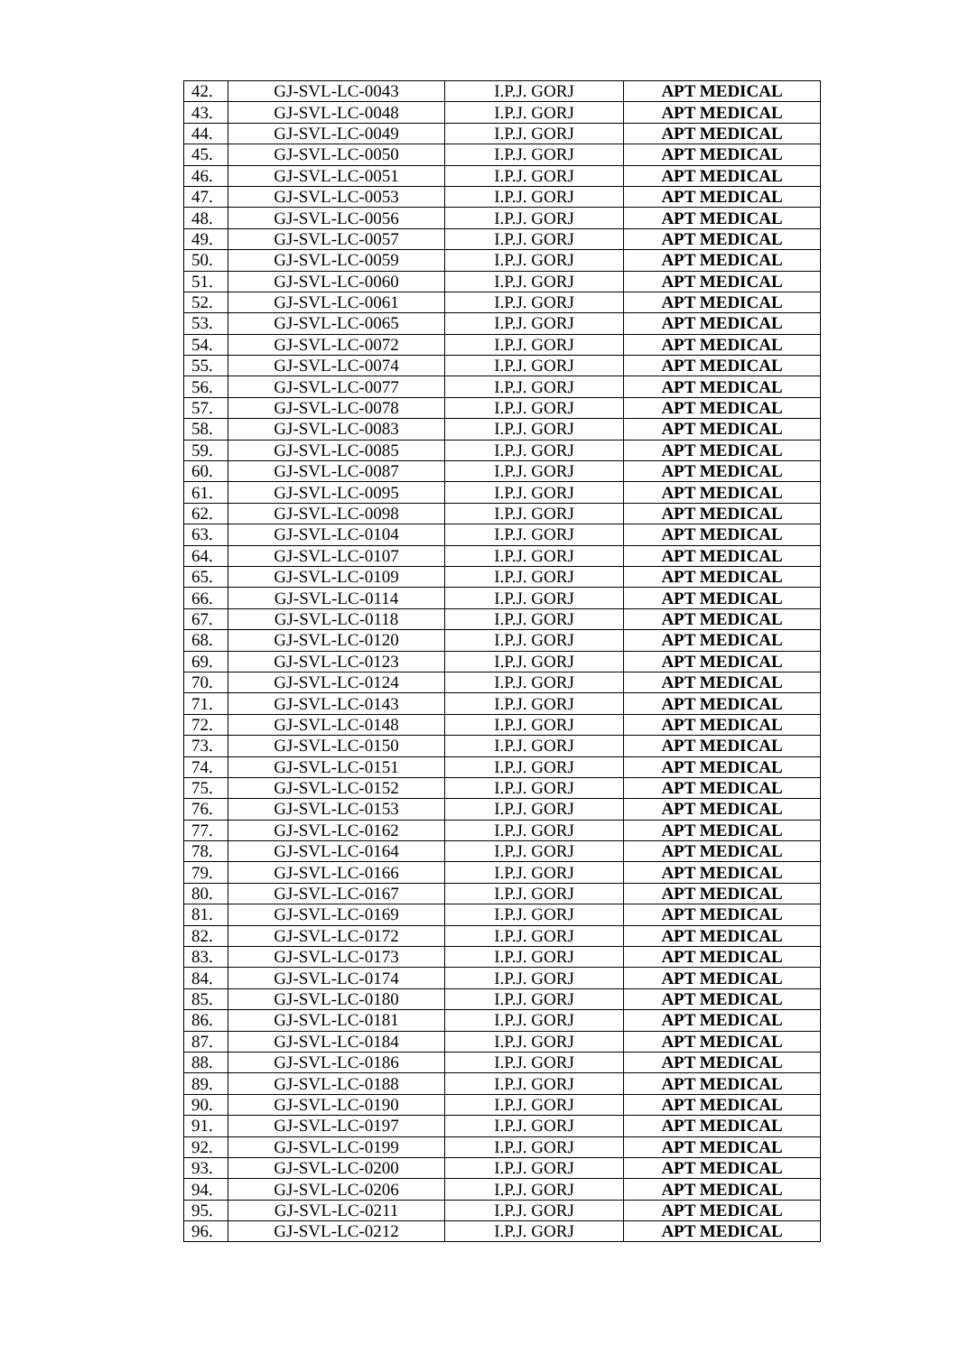| 42. | GJ-SVL-LC-0043 | I.P.J. GORJ | APT MEDICAL |
| 43. | GJ-SVL-LC-0048 | I.P.J. GORJ | APT MEDICAL |
| 44. | GJ-SVL-LC-0049 | I.P.J. GORJ | APT MEDICAL |
| 45. | GJ-SVL-LC-0050 | I.P.J. GORJ | APT MEDICAL |
| 46. | GJ-SVL-LC-0051 | I.P.J. GORJ | APT MEDICAL |
| 47. | GJ-SVL-LC-0053 | I.P.J. GORJ | APT MEDICAL |
| 48. | GJ-SVL-LC-0056 | I.P.J. GORJ | APT MEDICAL |
| 49. | GJ-SVL-LC-0057 | I.P.J. GORJ | APT MEDICAL |
| 50. | GJ-SVL-LC-0059 | I.P.J. GORJ | APT MEDICAL |
| 51. | GJ-SVL-LC-0060 | I.P.J. GORJ | APT MEDICAL |
| 52. | GJ-SVL-LC-0061 | I.P.J. GORJ | APT MEDICAL |
| 53. | GJ-SVL-LC-0065 | I.P.J. GORJ | APT MEDICAL |
| 54. | GJ-SVL-LC-0072 | I.P.J. GORJ | APT MEDICAL |
| 55. | GJ-SVL-LC-0074 | I.P.J. GORJ | APT MEDICAL |
| 56. | GJ-SVL-LC-0077 | I.P.J. GORJ | APT MEDICAL |
| 57. | GJ-SVL-LC-0078 | I.P.J. GORJ | APT MEDICAL |
| 58. | GJ-SVL-LC-0083 | I.P.J. GORJ | APT MEDICAL |
| 59. | GJ-SVL-LC-0085 | I.P.J. GORJ | APT MEDICAL |
| 60. | GJ-SVL-LC-0087 | I.P.J. GORJ | APT MEDICAL |
| 61. | GJ-SVL-LC-0095 | I.P.J. GORJ | APT MEDICAL |
| 62. | GJ-SVL-LC-0098 | I.P.J. GORJ | APT MEDICAL |
| 63. | GJ-SVL-LC-0104 | I.P.J. GORJ | APT MEDICAL |
| 64. | GJ-SVL-LC-0107 | I.P.J. GORJ | APT MEDICAL |
| 65. | GJ-SVL-LC-0109 | I.P.J. GORJ | APT MEDICAL |
| 66. | GJ-SVL-LC-0114 | I.P.J. GORJ | APT MEDICAL |
| 67. | GJ-SVL-LC-0118 | I.P.J. GORJ | APT MEDICAL |
| 68. | GJ-SVL-LC-0120 | I.P.J. GORJ | APT MEDICAL |
| 69. | GJ-SVL-LC-0123 | I.P.J. GORJ | APT MEDICAL |
| 70. | GJ-SVL-LC-0124 | I.P.J. GORJ | APT MEDICAL |
| 71. | GJ-SVL-LC-0143 | I.P.J. GORJ | APT MEDICAL |
| 72. | GJ-SVL-LC-0148 | I.P.J. GORJ | APT MEDICAL |
| 73. | GJ-SVL-LC-0150 | I.P.J. GORJ | APT MEDICAL |
| 74. | GJ-SVL-LC-0151 | I.P.J. GORJ | APT MEDICAL |
| 75. | GJ-SVL-LC-0152 | I.P.J. GORJ | APT MEDICAL |
| 76. | GJ-SVL-LC-0153 | I.P.J. GORJ | APT MEDICAL |
| 77. | GJ-SVL-LC-0162 | I.P.J. GORJ | APT MEDICAL |
| 78. | GJ-SVL-LC-0164 | I.P.J. GORJ | APT MEDICAL |
| 79. | GJ-SVL-LC-0166 | I.P.J. GORJ | APT MEDICAL |
| 80. | GJ-SVL-LC-0167 | I.P.J. GORJ | APT MEDICAL |
| 81. | GJ-SVL-LC-0169 | I.P.J. GORJ | APT MEDICAL |
| 82. | GJ-SVL-LC-0172 | I.P.J. GORJ | APT MEDICAL |
| 83. | GJ-SVL-LC-0173 | I.P.J. GORJ | APT MEDICAL |
| 84. | GJ-SVL-LC-0174 | I.P.J. GORJ | APT MEDICAL |
| 85. | GJ-SVL-LC-0180 | I.P.J. GORJ | APT MEDICAL |
| 86. | GJ-SVL-LC-0181 | I.P.J. GORJ | APT MEDICAL |
| 87. | GJ-SVL-LC-0184 | I.P.J. GORJ | APT MEDICAL |
| 88. | GJ-SVL-LC-0186 | I.P.J. GORJ | APT MEDICAL |
| 89. | GJ-SVL-LC-0188 | I.P.J. GORJ | APT MEDICAL |
| 90. | GJ-SVL-LC-0190 | I.P.J. GORJ | APT MEDICAL |
| 91. | GJ-SVL-LC-0197 | I.P.J. GORJ | APT MEDICAL |
| 92. | GJ-SVL-LC-0199 | I.P.J. GORJ | APT MEDICAL |
| 93. | GJ-SVL-LC-0200 | I.P.J. GORJ | APT MEDICAL |
| 94. | GJ-SVL-LC-0206 | I.P.J. GORJ | APT MEDICAL |
| 95. | GJ-SVL-LC-0211 | I.P.J. GORJ | APT MEDICAL |
| 96. | GJ-SVL-LC-0212 | I.P.J. GORJ | APT MEDICAL |